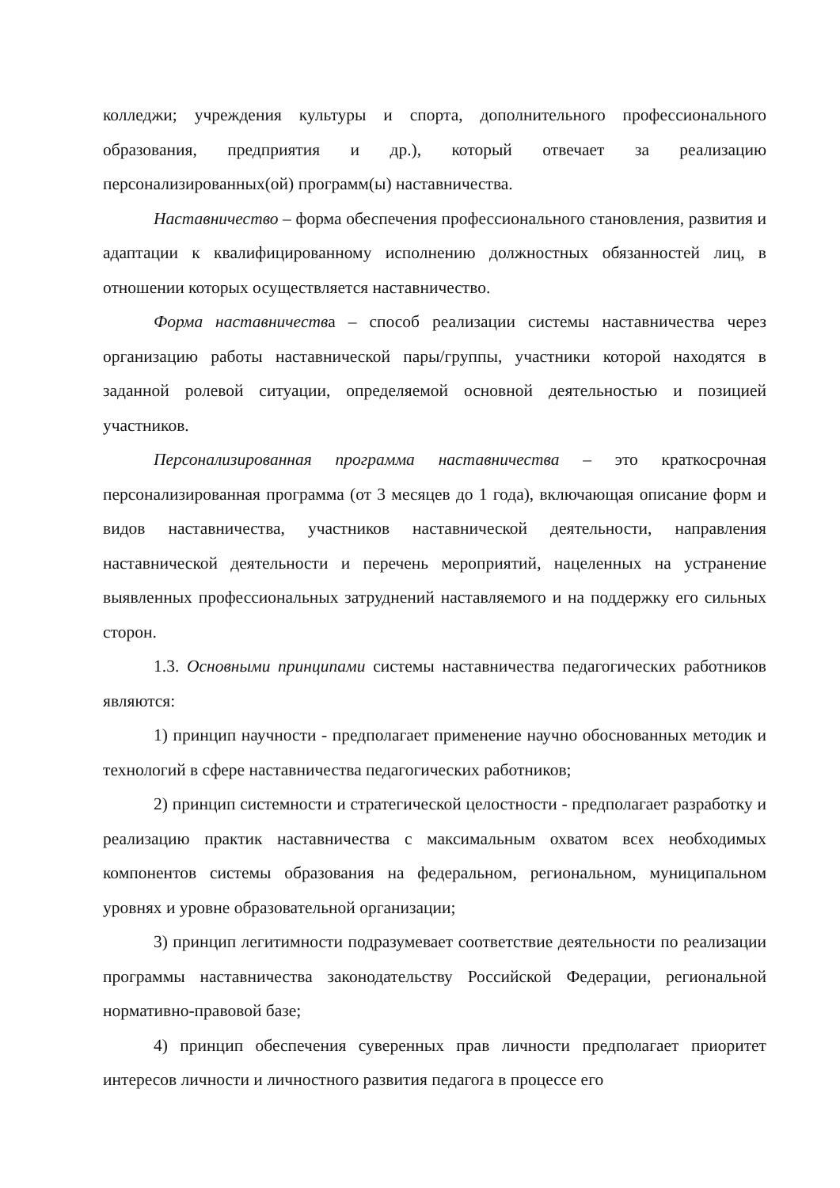колледжи; учреждения культуры и спорта, дополнительного профессионального образования, предприятия и др.), который отвечает за реализацию персонализированных(ой) программ(ы) наставничества.
Наставничество – форма обеспечения профессионального становления, развития и адаптации к квалифицированному исполнению должностных обязанностей лиц, в отношении которых осуществляется наставничество.
Форма наставничества – способ реализации системы наставничества через организацию работы наставнической пары/группы, участники которой находятся в заданной ролевой ситуации, определяемой основной деятельностью и позицией участников.
Персонализированная программа наставничества – это краткосрочная персонализированная программа (от 3 месяцев до 1 года), включающая описание форм и видов наставничества, участников наставнической деятельности, направления наставнической деятельности и перечень мероприятий, нацеленных на устранение выявленных профессиональных затруднений наставляемого и на поддержку его сильных сторон.
1.3. Основными принципами системы наставничества педагогических работников являются:
1) принцип научности - предполагает применение научно обоснованных методик и технологий в сфере наставничества педагогических работников;
2) принцип системности и стратегической целостности - предполагает разработку и реализацию практик наставничества с максимальным охватом всех необходимых компонентов системы образования на федеральном, региональном, муниципальном уровнях и уровне образовательной организации;
3) принцип легитимности подразумевает соответствие деятельности по реализации программы наставничества законодательству Российской Федерации, региональной нормативно-правовой базе;
4) принцип обеспечения суверенных прав личности предполагает приоритет интересов личности и личностного развития педагога в процессе его